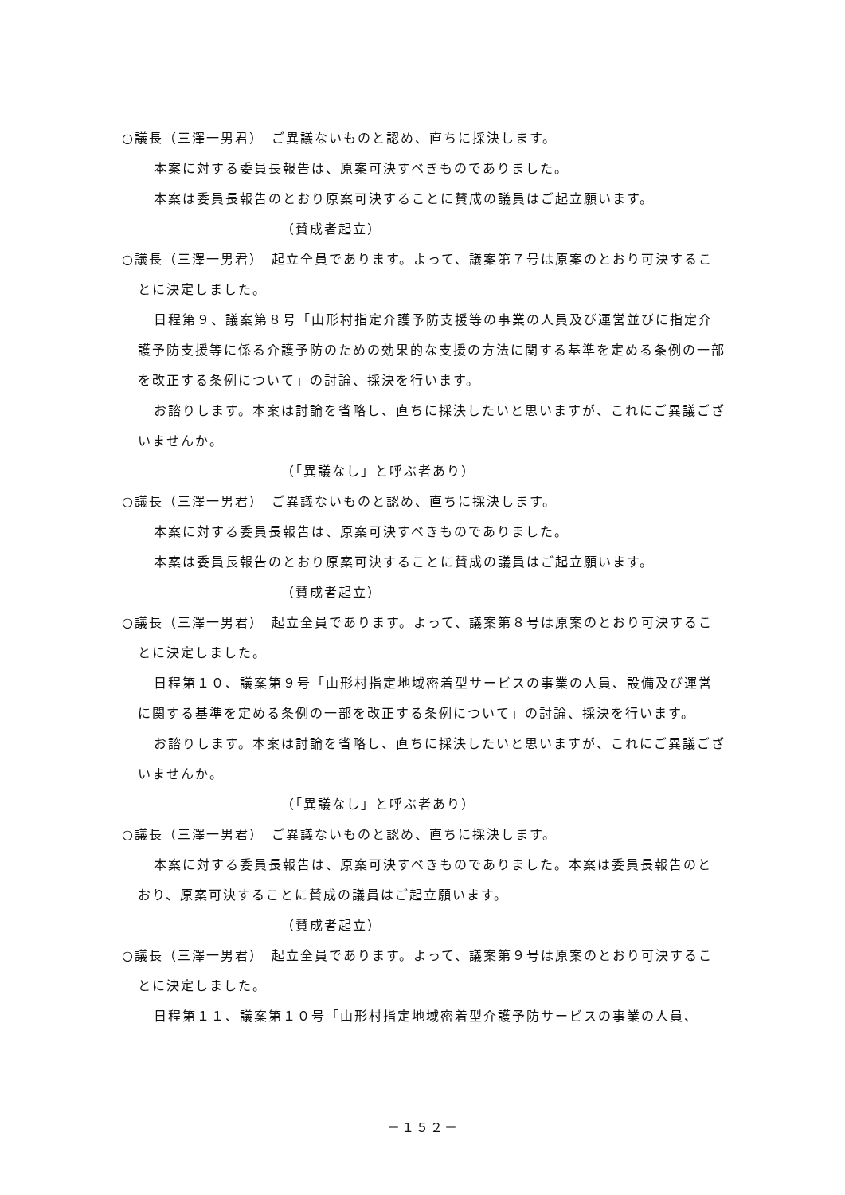○議長（三澤一男君）　ご異議ないものと認め、直ちに採決します。
本案に対する委員長報告は、原案可決すべきものでありました。
本案は委員長報告のとおり原案可決することに賛成の議員はご起立願います。
（賛成者起立）
○議長（三澤一男君）　起立全員であります。よって、議案第７号は原案のとおり可決することに決定しました。
日程第９、議案第８号「山形村指定介護予防支援等の事業の人員及び運営並びに指定介護予防支援等に係る介護予防のための効果的な支援の方法に関する基準を定める条例の一部を改正する条例について」の討論、採決を行います。
お諮りします。本案は討論を省略し、直ちに採決したいと思いますが、これにご異議ございませんか。
（「異議なし」と呼ぶ者あり）
○議長（三澤一男君）　ご異議ないものと認め、直ちに採決します。
本案に対する委員長報告は、原案可決すべきものでありました。
本案は委員長報告のとおり原案可決することに賛成の議員はご起立願います。
（賛成者起立）
○議長（三澤一男君）　起立全員であります。よって、議案第８号は原案のとおり可決することに決定しました。
日程第１０、議案第９号「山形村指定地域密着型サービスの事業の人員、設備及び運営に関する基準を定める条例の一部を改正する条例について」の討論、採決を行います。
お諮りします。本案は討論を省略し、直ちに採決したいと思いますが、これにご異議ございませんか。
（「異議なし」と呼ぶ者あり）
○議長（三澤一男君）　ご異議ないものと認め、直ちに採決します。
本案に対する委員長報告は、原案可決すべきものでありました。本案は委員長報告のとおり、原案可決することに賛成の議員はご起立願います。
（賛成者起立）
○議長（三澤一男君）　起立全員であります。よって、議案第９号は原案のとおり可決することに決定しました。
日程第１１、議案第１０号「山形村指定地域密着型介護予防サービスの事業の人員、
－１５２－